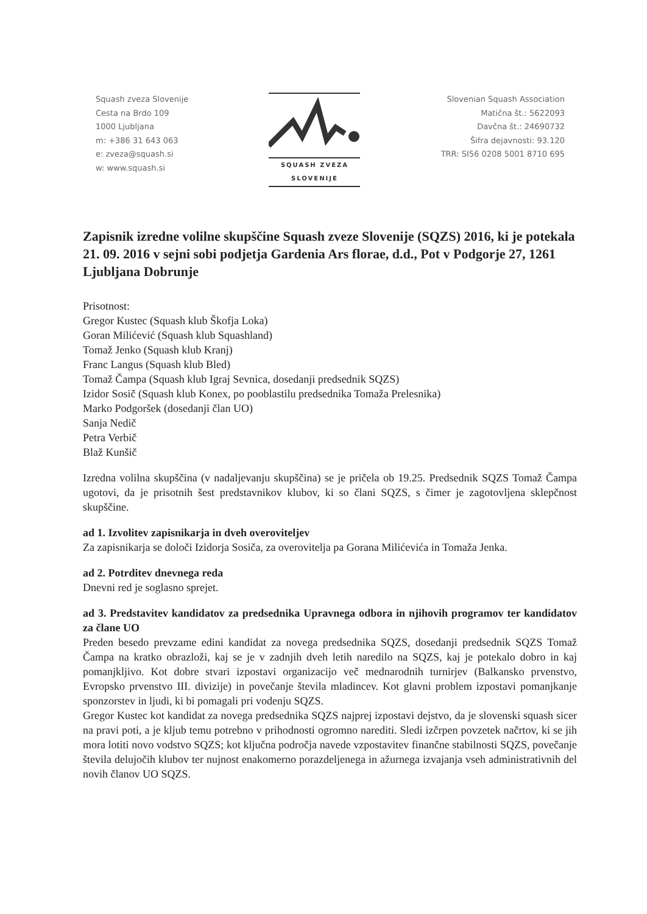Squash zveza Slovenije
Cesta na Brdo 109
1000 Ljubljana
m: +386 31 643 063
e: zveza@squash.si
w: www.squash.si
SQUASH ZVEZA
SLOVENIJE
Slovenian Squash Association
Matična št.: 5622093
Davčna št.: 24690732
Šifra dejavnosti: 93.120
TRR: SI56 0208 5001 8710 695
Zapisnik izredne volilne skupščine Squash zveze Slovenije (SQZS) 2016, ki je potekala 21. 09. 2016 v sejni sobi podjetja Gardenia Ars florae, d.d., Pot v Podgorje 27, 1261 Ljubljana Dobrunje
Prisotnost:
Gregor Kustec (Squash klub Škofja Loka)
Goran Milićević (Squash klub Squashland)
Tomaž Jenko (Squash klub Kranj)
Franc Langus (Squash klub Bled)
Tomaž Čampa (Squash klub Igraj Sevnica, dosedanji predsednik SQZS)
Izidor Sosič (Squash klub Konex, po pooblastilu predsednika Tomaža Prelesnika)
Marko Podgoršek (dosedanji član UO)
Sanja Nedič
Petra Verbič
Blaž Kunšič
Izredna volilna skupščina (v nadaljevanju skupščina) se je pričela ob 19.25. Predsednik SQZS Tomaž Čampa ugotovi, da je prisotnih šest predstavnikov klubov, ki so člani SQZS, s čimer je zagotovljena sklepčnost skupščine.
ad 1. Izvolitev zapisnikarja in dveh overoviteljev
Za zapisnikarja se določi Izidorja Sosiča, za overovitelja pa Gorana Milićevića in Tomaža Jenka.
ad 2. Potrditev dnevnega reda
Dnevni red je soglasno sprejet.
ad 3. Predstavitev kandidatov za predsednika Upravnega odbora in njihovih programov ter kandidatov za člane UO
Preden besedo prevzame edini kandidat za novega predsednika SQZS, dosedanji predsednik SQZS Tomaž Čampa na kratko obrazloži, kaj se je v zadnjih dveh letih naredilo na SQZS, kaj je potekalo dobro in kaj pomanjkljivo. Kot dobre stvari izpostavi organizacijo več mednarodnih turnirjev (Balkansko prvenstvo, Evropsko prvenstvo III. divizije) in povečanje števila mladincev. Kot glavni problem izpostavi pomanjkanje sponzorstev in ljudi, ki bi pomagali pri vodenju SQZS.
Gregor Kustec kot kandidat za novega predsednika SQZS najprej izpostavi dejstvo, da je slovenski squash sicer na pravi poti, a je kljub temu potrebno v prihodnosti ogromno narediti. Sledi izčrpen povzetek načrtov, ki se jih mora lotiti novo vodstvo SQZS; kot ključna področja navede vzpostavitev finančne stabilnosti SQZS, povečanje števila delujočih klubov ter nujnost enakomerno porazdeljenega in ažurnega izvajanja vseh administrativnih del novih članov UO SQZS.